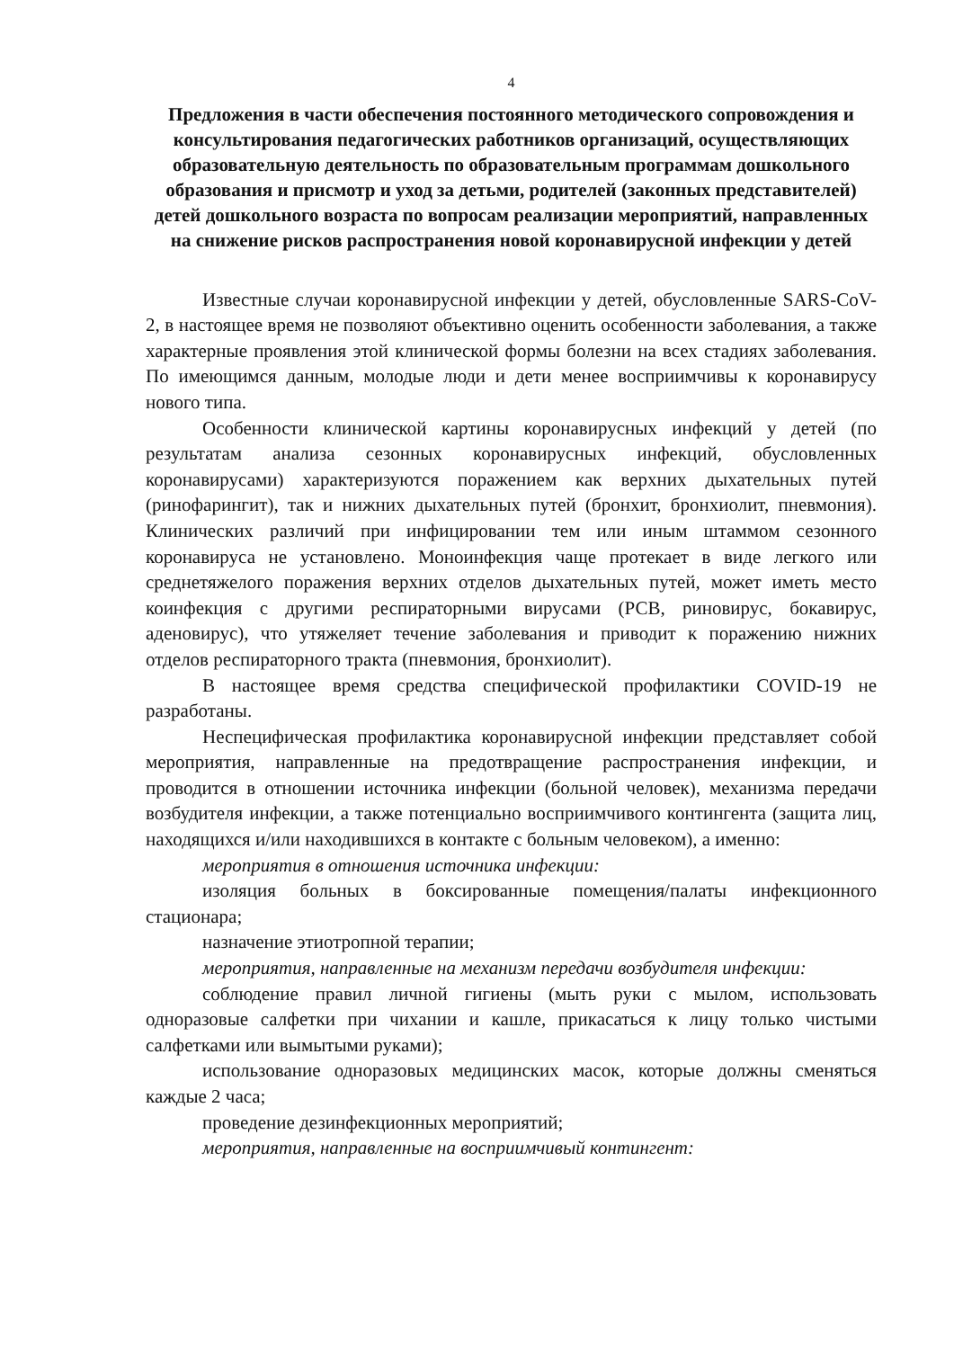4
Предложения в части обеспечения постоянного методического сопровождения и консультирования педагогических работников организаций, осуществляющих образовательную деятельность по образовательным программам дошкольного образования и присмотр и уход за детьми, родителей (законных представителей) детей дошкольного возраста по вопросам реализации мероприятий, направленных на снижение рисков распространения новой коронавирусной инфекции у детей
Известные случаи коронавирусной инфекции у детей, обусловленные SARS-CoV-2, в настоящее время не позволяют объективно оценить особенности заболевания, а также характерные проявления этой клинической формы болезни на всех стадиях заболевания. По имеющимся данным, молодые люди и дети менее восприимчивы к коронавирусу нового типа.
Особенности клинической картины коронавирусных инфекций у детей (по результатам анализа сезонных коронавирусных инфекций, обусловленных коронавирусами) характеризуются поражением как верхних дыхательных путей (ринофарингит), так и нижних дыхательных путей (бронхит, бронхиолит, пневмония). Клинических различий при инфицировании тем или иным штаммом сезонного коронавируса не установлено. Моноинфекция чаще протекает в виде легкого или среднетяжелого поражения верхних отделов дыхательных путей, может иметь место коинфекция с другими респираторными вирусами (РСВ, риновирус, бокавирус, аденовирус), что утяжеляет течение заболевания и приводит к поражению нижних отделов респираторного тракта (пневмония, бронхиолит).
В настоящее время средства специфической профилактики COVID-19 не разработаны.
Неспецифическая профилактика коронавирусной инфекции представляет собой мероприятия, направленные на предотвращение распространения инфекции, и проводится в отношении источника инфекции (больной человек), механизма передачи возбудителя инфекции, а также потенциально восприимчивого контингента (защита лиц, находящихся и/или находившихся в контакте с больным человеком), а именно:
мероприятия в отношения источника инфекции:
изоляция больных в боксированные помещения/палаты инфекционного стационара;
назначение этиотропной терапии;
мероприятия, направленные на механизм передачи возбудителя инфекции:
соблюдение правил личной гигиены (мыть руки с мылом, использовать одноразовые салфетки при чихании и кашле, прикасаться к лицу только чистыми салфетками или вымытыми руками);
использование одноразовых медицинских масок, которые должны сменяться каждые 2 часа;
проведение дезинфекционных мероприятий;
мероприятия, направленные на восприимчивый контингент: